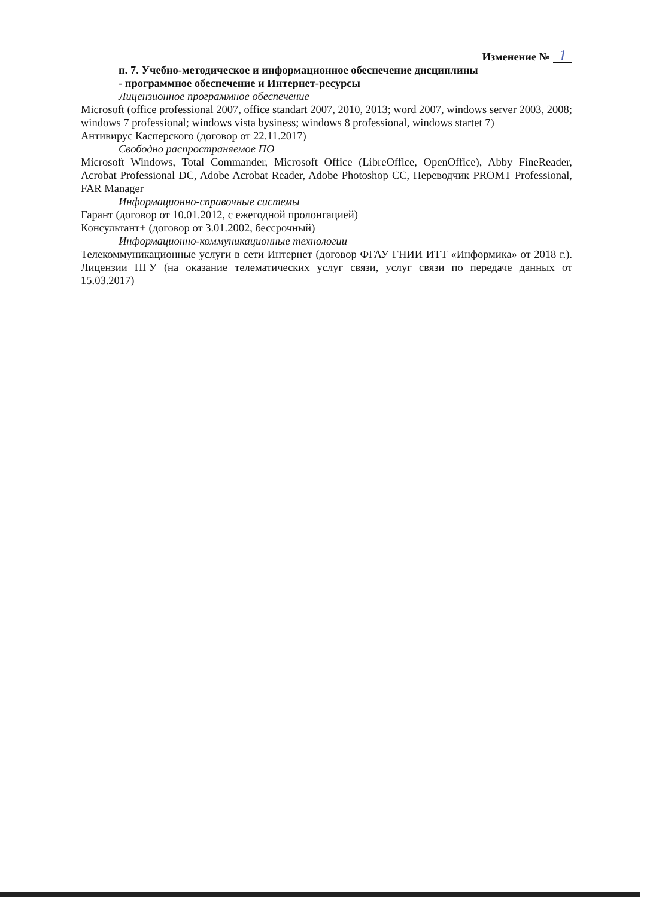Изменение № 1
п. 7. Учебно-методическое и информационное обеспечение дисциплины
- программное обеспечение и Интернет-ресурсы
Лицензионное программное обеспечение
Microsoft (office professional 2007, office standart 2007, 2010, 2013; word 2007, windows server 2003, 2008; windows 7 professional; windows vista bysiness; windows 8 professional, windows startet 7)
Антивирус Касперского (договор от 22.11.2017)
Свободно распространяемое ПО
Microsoft Windows, Total Commander, Microsoft Office (LibreOffice, OpenOffice), Abby FineReader, Acrobat Professional DC, Adobe Acrobat Reader, Adobe Photoshop CC, Переводчик PROMT Professional, FAR Manager
Информационно-справочные системы
Гарант (договор от 10.01.2012, с ежегодной пролонгацией)
Консультант+ (договор от 3.01.2002, бессрочный)
Информационно-коммуникационные технологии
Телекоммуникационные услуги в сети Интернет (договор ФГАУ ГНИИ ИТТ «Информика» от 2018 г.). Лицензии ПГУ (на оказание телематических услуг связи, услуг связи по передаче данных от 15.03.2017)